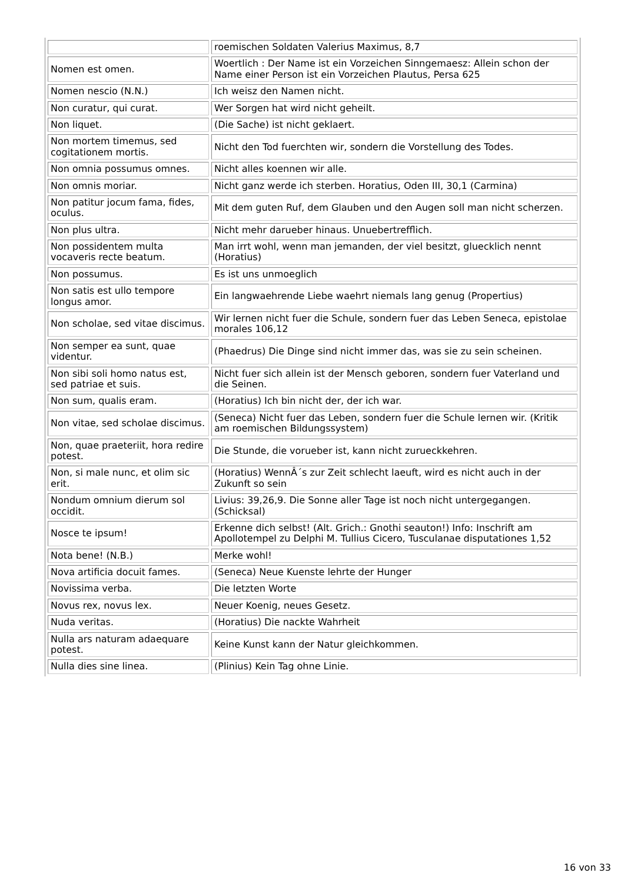| | roemischen Soldaten Valerius Maximus, 8,7 |
| Nomen est omen. | Woertlich : Der Name ist ein Vorzeichen Sinngemaesz: Allein schon der Name einer Person ist ein Vorzeichen Plautus, Persa 625 |
| Nomen nescio (N.N.) | Ich weisz den Namen nicht. |
| Non curatur, qui curat. | Wer Sorgen hat wird nicht geheilt. |
| Non liquet. | (Die Sache) ist nicht geklaert. |
| Non mortem timemus, sed cogitationem mortis. | Nicht den Tod fuerchten wir, sondern die Vorstellung des Todes. |
| Non omnia possumus omnes. | Nicht alles koennen wir alle. |
| Non omnis moriar. | Nicht ganz werde ich sterben. Horatius, Oden III, 30,1 (Carmina) |
| Non patitur jocum fama, fides, oculus. | Mit dem guten Ruf, dem Glauben und den Augen soll man nicht scherzen. |
| Non plus ultra. | Nicht mehr darueber hinaus. Unuebertrefflich. |
| Non possidentem multa vocaveris recte beatum. | Man irrt wohl, wenn man jemanden, der viel besitzt, gluecklich nennt (Horatius) |
| Non possumus. | Es ist uns unmoeglich |
| Non satis est ullo tempore longus amor. | Ein langwaehrende Liebe waehrt niemals lang genug (Propertius) |
| Non scholae, sed vitae discimus. | Wir lernen nicht fuer die Schule, sondern fuer das Leben Seneca, epistolae morales 106,12 |
| Non semper ea sunt, quae videntur. | (Phaedrus) Die Dinge sind nicht immer das, was sie zu sein scheinen. |
| Non sibi soli homo natus est, sed patriae et suis. | Nicht fuer sich allein ist der Mensch geboren, sondern fuer Vaterland und die Seinen. |
| Non sum, qualis eram. | (Horatius) Ich bin nicht der, der ich war. |
| Non vitae, sed scholae discimus. | (Seneca) Nicht fuer das Leben, sondern fuer die Schule lernen wir. (Kritik am roemischen Bildungssystem) |
| Non, quae praeteriit, hora redire potest. | Die Stunde, die vorueber ist, kann nicht zurueckkehren. |
| Non, si male nunc, et olim sic erit. | (Horatius) WennÂ´s zur Zeit schlecht laeuft, wird es nicht auch in der Zukunft so sein |
| Nondum omnium dierum sol occidit. | Livius: 39,26,9. Die Sonne aller Tage ist noch nicht untergegangen. (Schicksal) |
| Nosce te ipsum! | Erkenne dich selbst! (Alt. Grich.: Gnothi seauton!) Info: Inschrift am Apollotempel zu Delphi M. Tullius Cicero, Tusculanae disputationes 1,52 |
| Nota bene! (N.B.) | Merke wohl! |
| Nova artificia docuit fames. | (Seneca) Neue Kuenste lehrte der Hunger |
| Novissima verba. | Die letzten Worte |
| Novus rex, novus lex. | Neuer Koenig, neues Gesetz. |
| Nuda veritas. | (Horatius) Die nackte Wahrheit |
| Nulla ars naturam adaequare potest. | Keine Kunst kann der Natur gleichkommen. |
| Nulla dies sine linea. | (Plinius) Kein Tag ohne Linie. |
16 von 33